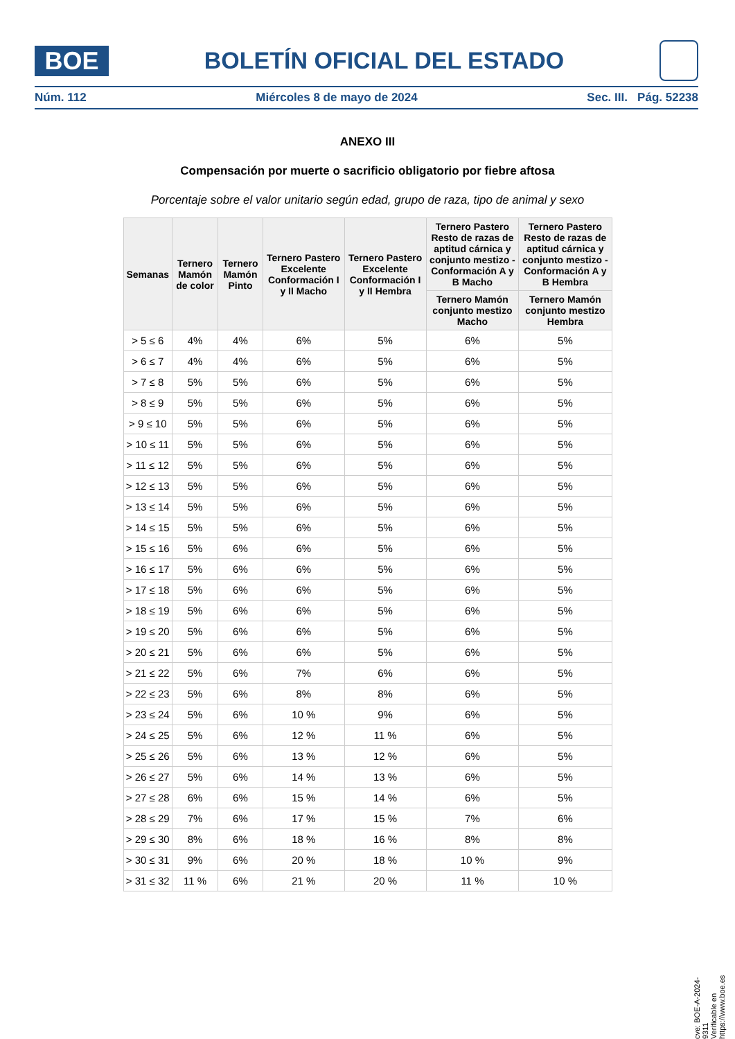BOE
BOLETÍN OFICIAL DEL ESTADO
Núm. 112 Miércoles 8 de mayo de 2024 Sec. III. Pág. 52238
ANEXO III
Compensación por muerte o sacrificio obligatorio por fiebre aftosa
Porcentaje sobre el valor unitario según edad, grupo de raza, tipo de animal y sexo
| Semanas | Ternero Mamón de color | Ternero Mamón Pinto | Ternero Pastero Excelente Conformación I y II Macho | Ternero Pastero Excelente Conformación I y II Hembra | Ternero Pastero Resto de razas de aptitud cárnica y conjunto mestizo - Conformación A y B Macho | Ternero Pastero Resto de razas de aptitud cárnica y conjunto mestizo - Conformación A y B Hembra |
| --- | --- | --- | --- | --- | --- | --- |
| | | | | | Ternero Mamón conjunto mestizo Macho | Ternero Mamón conjunto mestizo Hembra |
| > 5 ≤ 6 | 4% | 4% | 6% | 5% | 6% | 5% |
| > 6 ≤ 7 | 4% | 4% | 6% | 5% | 6% | 5% |
| > 7 ≤ 8 | 5% | 5% | 6% | 5% | 6% | 5% |
| > 8 ≤ 9 | 5% | 5% | 6% | 5% | 6% | 5% |
| > 9 ≤ 10 | 5% | 5% | 6% | 5% | 6% | 5% |
| > 10 ≤ 11 | 5% | 5% | 6% | 5% | 6% | 5% |
| > 11 ≤ 12 | 5% | 5% | 6% | 5% | 6% | 5% |
| > 12 ≤ 13 | 5% | 5% | 6% | 5% | 6% | 5% |
| > 13 ≤ 14 | 5% | 5% | 6% | 5% | 6% | 5% |
| > 14 ≤ 15 | 5% | 5% | 6% | 5% | 6% | 5% |
| > 15 ≤ 16 | 5% | 6% | 6% | 5% | 6% | 5% |
| > 16 ≤ 17 | 5% | 6% | 6% | 5% | 6% | 5% |
| > 17 ≤ 18 | 5% | 6% | 6% | 5% | 6% | 5% |
| > 18 ≤ 19 | 5% | 6% | 6% | 5% | 6% | 5% |
| > 19 ≤ 20 | 5% | 6% | 6% | 5% | 6% | 5% |
| > 20 ≤ 21 | 5% | 6% | 6% | 5% | 6% | 5% |
| > 21 ≤ 22 | 5% | 6% | 7% | 6% | 6% | 5% |
| > 22 ≤ 23 | 5% | 6% | 8% | 8% | 6% | 5% |
| > 23 ≤ 24 | 5% | 6% | 10 % | 9% | 6% | 5% |
| > 24 ≤ 25 | 5% | 6% | 12 % | 11 % | 6% | 5% |
| > 25 ≤ 26 | 5% | 6% | 13 % | 12 % | 6% | 5% |
| > 26 ≤ 27 | 5% | 6% | 14 % | 13 % | 6% | 5% |
| > 27 ≤ 28 | 6% | 6% | 15 % | 14 % | 6% | 5% |
| > 28 ≤ 29 | 7% | 6% | 17 % | 15 % | 7% | 6% |
| > 29 ≤ 30 | 8% | 6% | 18 % | 16 % | 8% | 8% |
| > 30 ≤ 31 | 9% | 6% | 20 % | 18 % | 10 % | 9% |
| > 31 ≤ 32 | 11 % | 6% | 21 % | 20 % | 11 % | 10 % |
cve: BOE-A-2024-9311
Verificable en https://www.boe.es